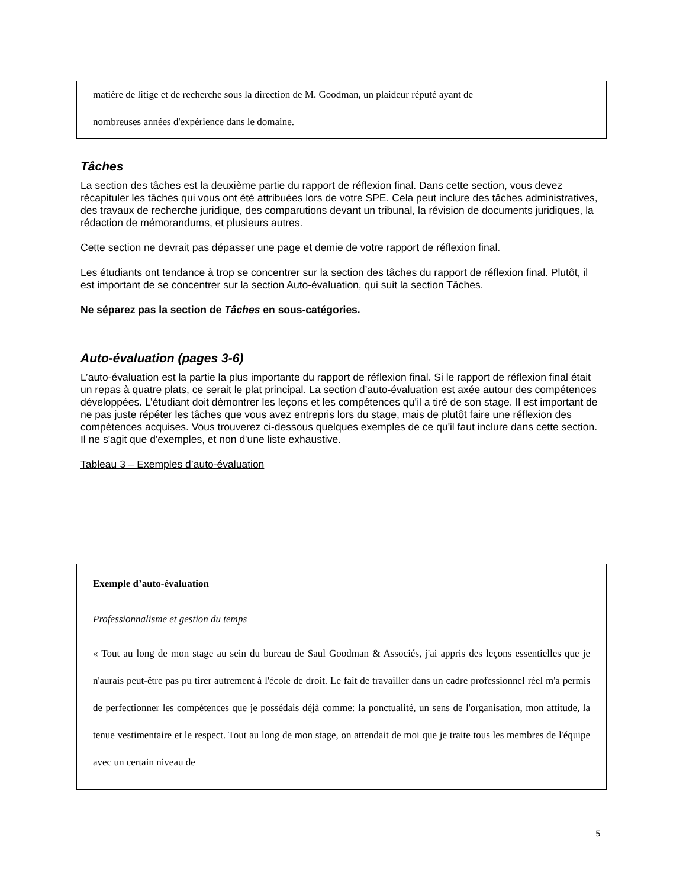matière de litige et de recherche sous la direction de M. Goodman, un plaideur réputé ayant de
nombreuses années d'expérience dans le domaine.
Tâches
La section des tâches est la deuxième partie du rapport de réflexion final. Dans cette section, vous devez récapituler les tâches qui vous ont été attribuées lors de votre SPE. Cela peut inclure des tâches administratives, des travaux de recherche juridique, des comparutions devant un tribunal, la révision de documents juridiques, la rédaction de mémorandums, et plusieurs autres.
Cette section ne devrait pas dépasser une page et demie de votre rapport de réflexion final.
Les étudiants ont tendance à trop se concentrer sur la section des tâches du rapport de réflexion final. Plutôt, il est important de se concentrer sur la section Auto-évaluation, qui suit la section Tâches.
Ne séparez pas la section de Tâches en sous-catégories.
Auto-évaluation (pages 3-6)
L’auto-évaluation est la partie la plus importante du rapport de réflexion final. Si le rapport de réflexion final était un repas à quatre plats, ce serait le plat principal. La section d’auto-évaluation est axée autour des compétences développées. L’étudiant doit démontrer les leçons et les compétences qu’il a tiré de son stage. Il est important de ne pas juste répéter les tâches que vous avez entrepris lors du stage, mais de plutôt faire une réflexion des compétences acquises. Vous trouverez ci-dessous quelques exemples de ce qu'il faut inclure dans cette section. Il ne s'agit que d'exemples, et non d'une liste exhaustive.
Tableau 3 – Exemples d’auto-évaluation
Exemple d’auto-évaluation
Professionnalisme et gestion du temps
« Tout au long de mon stage au sein du bureau de Saul Goodman & Associés, j'ai appris des leçons essentielles que je n'aurais peut-être pas pu tirer autrement à l'école de droit. Le fait de travailler dans un cadre professionnel réel m'a permis de perfectionner les compétences que je possédais déjà comme: la ponctualité, un sens de l'organisation, mon attitude, la tenue vestimentaire et le respect. Tout au long de mon stage, on attendait de moi que je traite tous les membres de l'équipe avec un certain niveau de
5